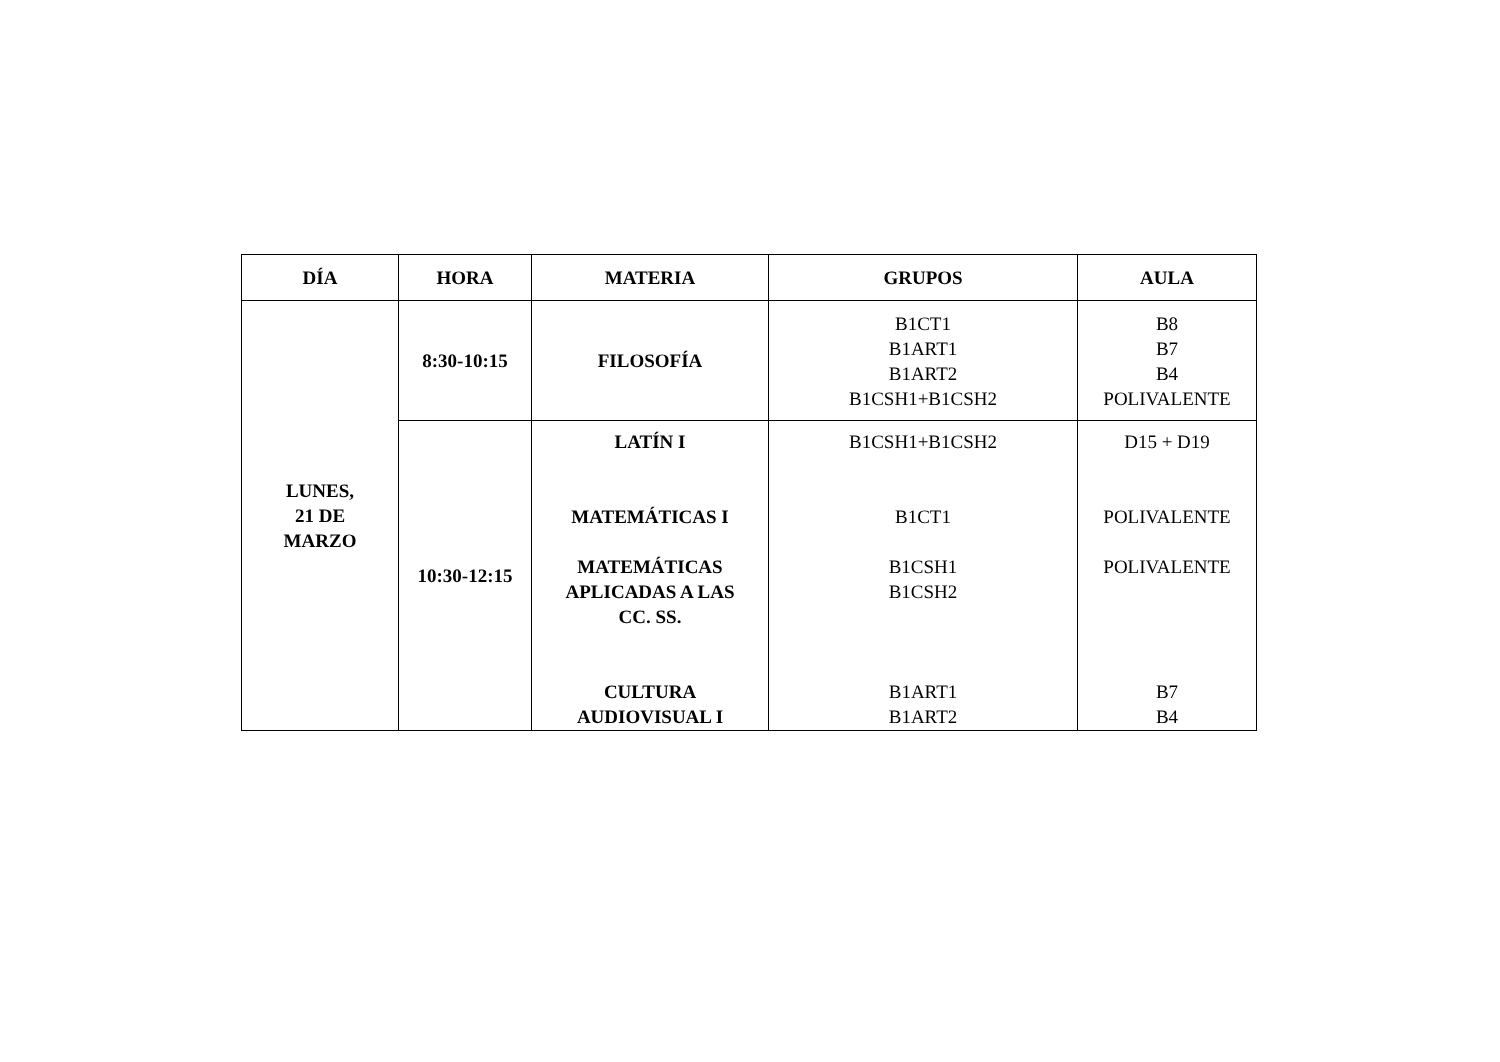| DÍA | HORA | MATERIA | GRUPOS | AULA |
| --- | --- | --- | --- | --- |
| LUNES, 21 DE MARZO | 8:30-10:15 | FILOSOFÍA | B1CT1 B1ART1 B1ART2 B1CSH1+B1CSH2 | B8 B7 B4 POLIVALENTE |
| | 10:30-12:15 | LATÍN I MATEMÁTICAS I MATEMÁTICAS APLICADAS A LAS CC. SS. CULTURA AUDIOVISUAL I | B1CSH1+B1CSH2 B1CT1 B1CSH1 B1CSH2 B1ART1 B1ART2 | D15 + D19 POLIVALENTE POLIVALENTE B7 B4 |